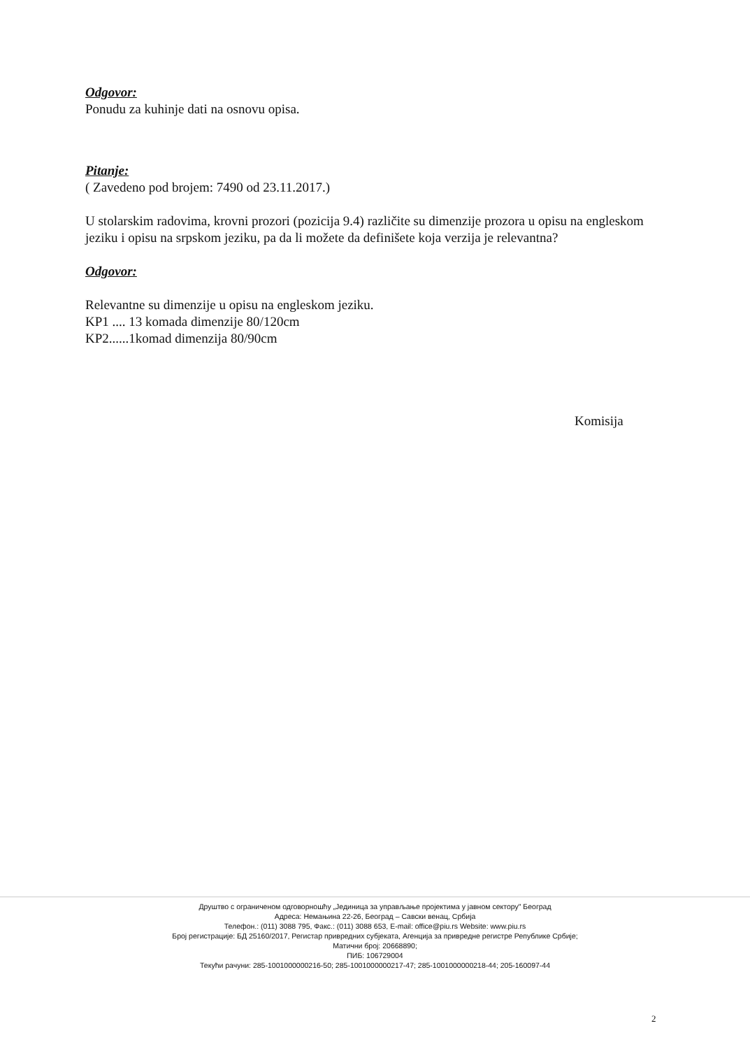Odgovor:
Ponudu za kuhinje dati na osnovu opisa.
Pitanje:
( Zavedeno pod brojem: 7490 od 23.11.2017.)
U stolarskim radovima, krovni prozori (pozicija 9.4) različite su dimenzije prozora u opisu na engleskom jeziku i opisu na srpskom jeziku, pa da li možete da definišete koja verzija je relevantna?
Odgovor:
Relevantne su dimenzije u opisu na engleskom jeziku.
KP1 .... 13 komada dimenzije 80/120cm
KP2......1komad dimenzija 80/90cm
Komisija
Друштво с ограниченом одговорношћу „Јединица за управљање пројектима у јавном сектору" Београд
Адреса: Немањина 22-26, Београд – Савски венац, Србија
Телефон.: (011) 3088 795, Факс.: (011) 3088 653, E-mail: office@piu.rs Website: www.piu.rs
Број регистрације: БД 25160/2017, Регистар привредних субјеката, Агенција за привредне регистре Републике Србије;
Матични број: 20668890;
ПИБ: 106729004
Текући рачуни: 285-1001000000216-50; 285-1001000000217-47; 285-1001000000218-44; 205-160097-44
2